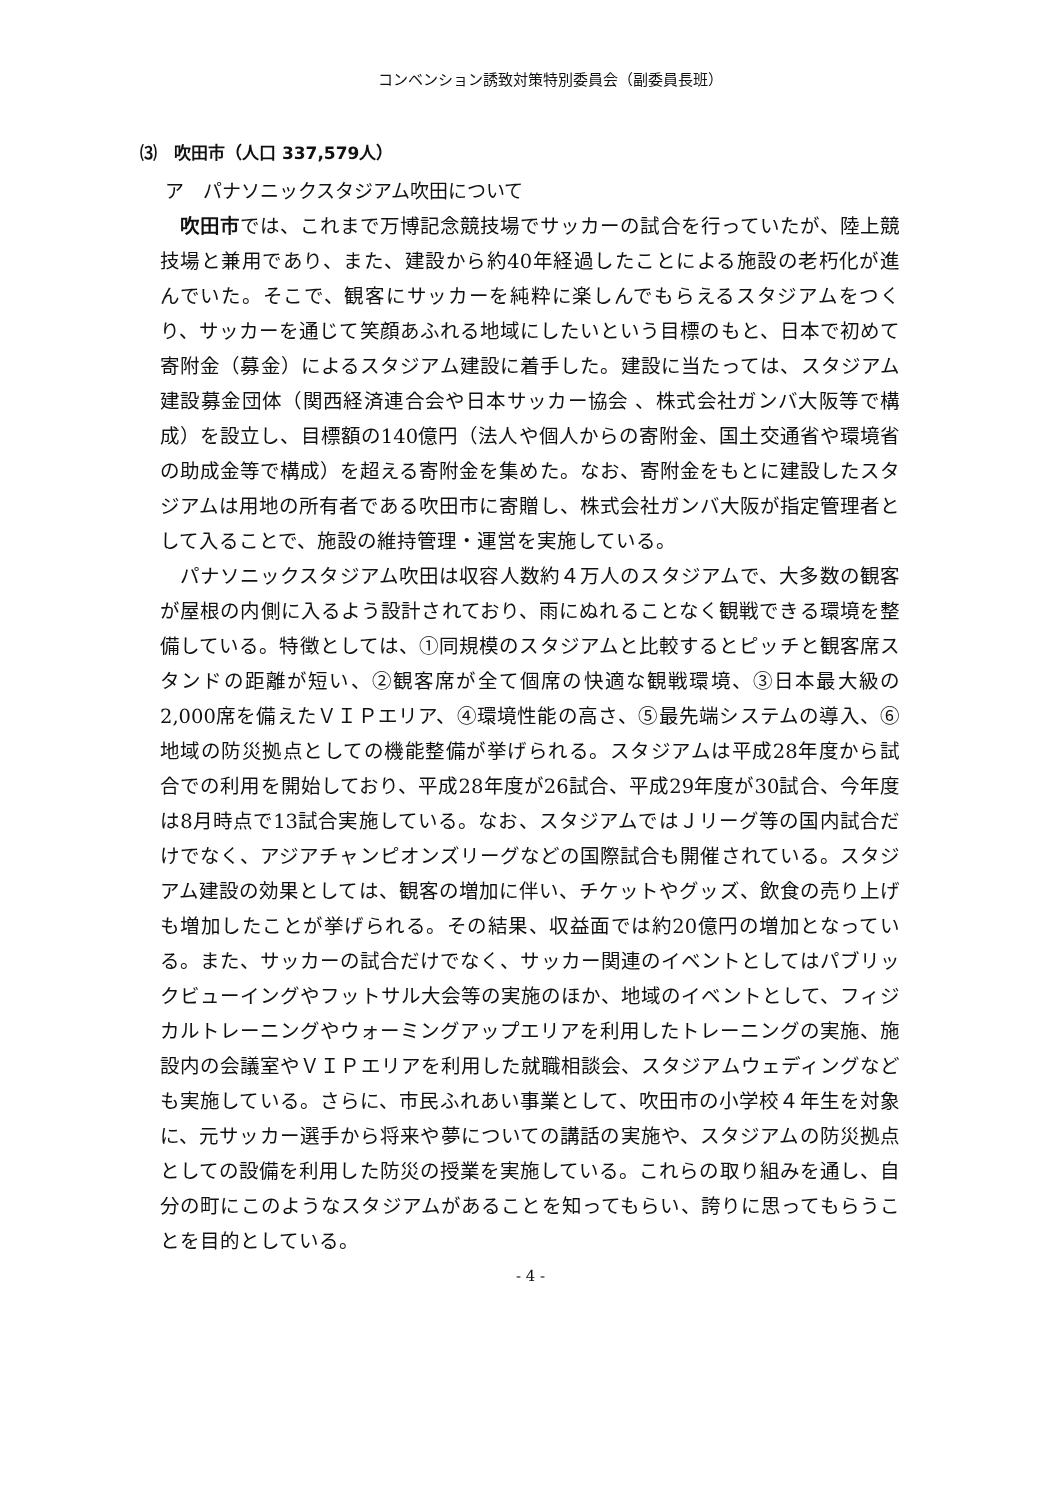コンベンション誘致対策特別委員会（副委員長班）
⑶　吹田市（人口 337,579人）
ア　パナソニックスタジアム吹田について
吹田市では、これまで万博記念競技場でサッカーの試合を行っていたが、陸上競技場と兼用であり、また、建設から約40年経過したことによる施設の老朽化が進んでいた。そこで、観客にサッカーを純粋に楽しんでもらえるスタジアムをつくり、サッカーを通じて笑顔あふれる地域にしたいという目標のもと、日本で初めて寄附金（募金）によるスタジアム建設に着手した。建設に当たっては、スタジアム建設募金団体（関西経済連合会や日本サッカー協会 、株式会社ガンバ大阪等で構成）を設立し、目標額の140億円（法人や個人からの寄附金、国土交通省や環境省の助成金等で構成）を超える寄附金を集めた。なお、寄附金をもとに建設したスタジアムは用地の所有者である吹田市に寄贈し、株式会社ガンバ大阪が指定管理者として入ることで、施設の維持管理・運営を実施している。
パナソニックスタジアム吹田は収容人数約４万人のスタジアムで、大多数の観客が屋根の内側に入るよう設計されており、雨にぬれることなく観戦できる環境を整備している。特徴としては、①同規模のスタジアムと比較するとピッチと観客席スタンドの距離が短い、②観客席が全て個席の快適な観戦環境、③日本最大級の2,000席を備えたＶＩＰエリア、④環境性能の高さ、⑤最先端システムの導入、⑥地域の防災拠点としての機能整備が挙げられる。スタジアムは平成28年度から試合での利用を開始しており、平成28年度が26試合、平成29年度が30試合、今年度は8月時点で13試合実施している。なお、スタジアムではＪリーグ等の国内試合だけでなく、アジアチャンピオンズリーグなどの国際試合も開催されている。スタジアム建設の効果としては、観客の増加に伴い、チケットやグッズ、飲食の売り上げも増加したことが挙げられる。その結果、収益面では約20億円の増加となっている。また、サッカーの試合だけでなく、サッカー関連のイベントとしてはパブリックビューイングやフットサル大会等の実施のほか、地域のイベントとして、フィジカルトレーニングやウォーミングアップエリアを利用したトレーニングの実施、施設内の会議室やＶＩＰエリアを利用した就職相談会、スタジアムウェディングなども実施している。さらに、市民ふれあい事業として、吹田市の小学校４年生を対象に、元サッカー選手から将来や夢についての講話の実施や、スタジアムの防災拠点としての設備を利用した防災の授業を実施している。これらの取り組みを通し、自分の町にこのようなスタジアムがあることを知ってもらい、誇りに思ってもらうことを目的としている。
- 4 -